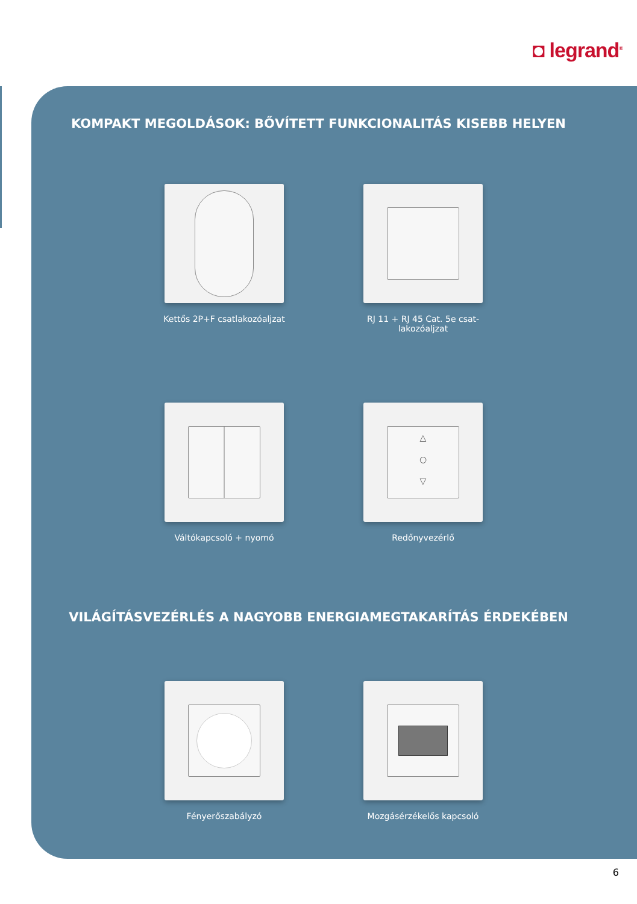◘ legrand<sup>®</sup>
KOMPAKT MEGOLDÁSOK: BŐVÍTETT FUNKCIONALITÁS KISEBB HELYEN
Kettős 2P+F csatlakozóaljzat
RJ 11 + RJ 45 Cat. 5e csat-lakozóaljzat
Váltókapcsoló + nyomó
△
○
▽
Redőnyvezérlő
VILÁGÍTÁSVEZÉRLÉS A NAGYOBB ENERGIAMEGTAKARÍTÁS ÉRDEKÉBEN
Fényerőszabályzó Mozgásérzékelős kapcsoló
6